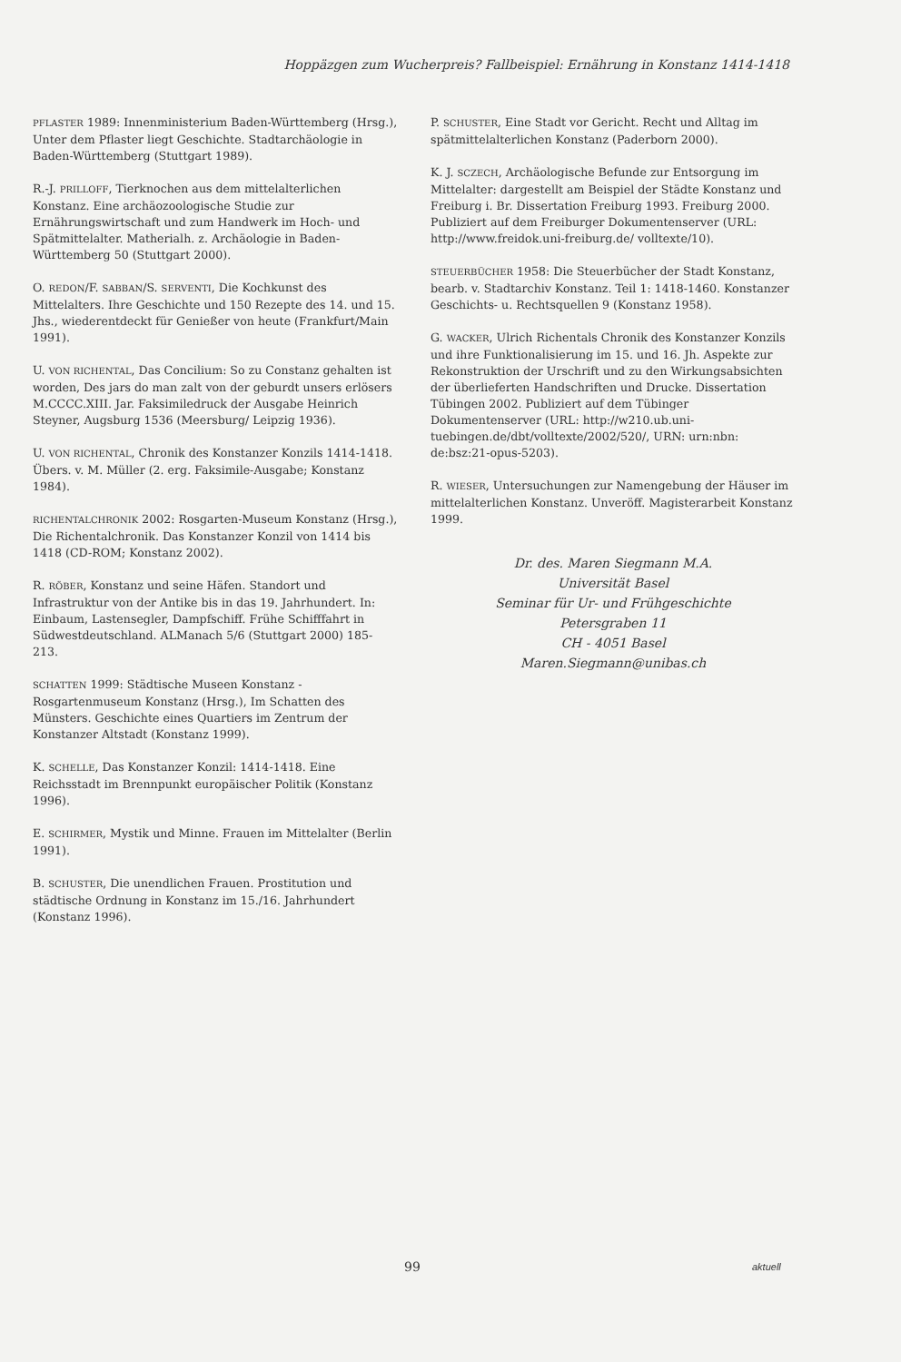Hoppäzgen zum Wucherpreis? Fallbeispiel: Ernährung in Konstanz 1414-1418
PFLASTER 1989: Innenministerium Baden-Württemberg (Hrsg.), Unter dem Pflaster liegt Geschichte. Stadtarchäologie in Baden-Württemberg (Stuttgart 1989).
R.-J. PRILLOFF, Tierknochen aus dem mittelalterlichen Konstanz. Eine archäozoologische Studie zur Ernährungswirtschaft und zum Handwerk im Hoch- und Spätmittelalter. Matherialh. z. Archäologie in Baden-Württemberg 50 (Stuttgart 2000).
O. REDON/F. SABBAN/S. SERVENTI, Die Kochkunst des Mittelalters. Ihre Geschichte und 150 Rezepte des 14. und 15. Jhs., wiederentdeckt für Genießer von heute (Frankfurt/Main 1991).
U. VON RICHENTAL, Das Concilium: So zu Constanz gehalten ist worden, Des jars do man zalt von der geburdt unsers erlösers M.CCCC.XIII. Jar. Faksimiledruck der Ausgabe Heinrich Steyner, Augsburg 1536 (Meersburg/ Leipzig 1936).
U. VON RICHENTAL, Chronik des Konstanzer Konzils 1414-1418. Übers. v. M. Müller (2. erg. Faksimile-Ausgabe; Konstanz 1984).
RICHENTALCHRONIK 2002: Rosgarten-Museum Konstanz (Hrsg.), Die Richentalchronik. Das Konstanzer Konzil von 1414 bis 1418 (CD-ROM; Konstanz 2002).
R. RÖBER, Konstanz und seine Häfen. Standort und Infrastruktur von der Antike bis in das 19. Jahrhundert. In: Einbaum, Lastensegler, Dampfschiff. Frühe Schifffahrt in Südwestdeutschland. ALManach 5/6 (Stuttgart 2000) 185-213.
SCHATTEN 1999: Städtische Museen Konstanz - Rosgartenmuseum Konstanz (Hrsg.), Im Schatten des Münsters. Geschichte eines Quartiers im Zentrum der Konstanzer Altstadt (Konstanz 1999).
K. SCHELLE, Das Konstanzer Konzil: 1414-1418. Eine Reichsstadt im Brennpunkt europäischer Politik (Konstanz 1996).
E. SCHIRMER, Mystik und Minne. Frauen im Mittelalter (Berlin 1991).
B. SCHUSTER, Die unendlichen Frauen. Prostitution und städtische Ordnung in Konstanz im 15./16. Jahrhundert (Konstanz 1996).
P. SCHUSTER, Eine Stadt vor Gericht. Recht und Alltag im spätmittelalterlichen Konstanz (Paderborn 2000).
K. J. SCZECH, Archäologische Befunde zur Entsorgung im Mittelalter: dargestellt am Beispiel der Städte Konstanz und Freiburg i. Br. Dissertation Freiburg 1993. Freiburg 2000. Publiziert auf dem Freiburger Dokumentenserver (URL: http://www.freidok.uni-freiburg.de/ volltexte/10).
STEUERBÜCHER 1958: Die Steuerbücher der Stadt Konstanz, bearb. v. Stadtarchiv Konstanz. Teil 1: 1418-1460. Konstanzer Geschichts- u. Rechtsquellen 9 (Konstanz 1958).
G. WACKER, Ulrich Richentals Chronik des Konstanzer Konzils und ihre Funktionalisierung im 15. und 16. Jh. Aspekte zur Rekonstruktion der Urschrift und zu den Wirkungsabsichten der überlieferten Handschriften und Drucke. Dissertation Tübingen 2002. Publiziert auf dem Tübinger Dokumentenserver (URL: http://w210.ub.uni-tuebingen.de/dbt/volltexte/2002/520/, URN: urn:nbn: de:bsz:21-opus-5203).
R. WIESER, Untersuchungen zur Namengebung der Häuser im mittelalterlichen Konstanz. Unveröff. Magisterarbeit Konstanz 1999.
Dr. des. Maren Siegmann M.A.
Universität Basel
Seminar für Ur- und Frühgeschichte
Petersgraben 11
CH - 4051 Basel
Maren.Siegmann@unibas.ch
99 aktuell